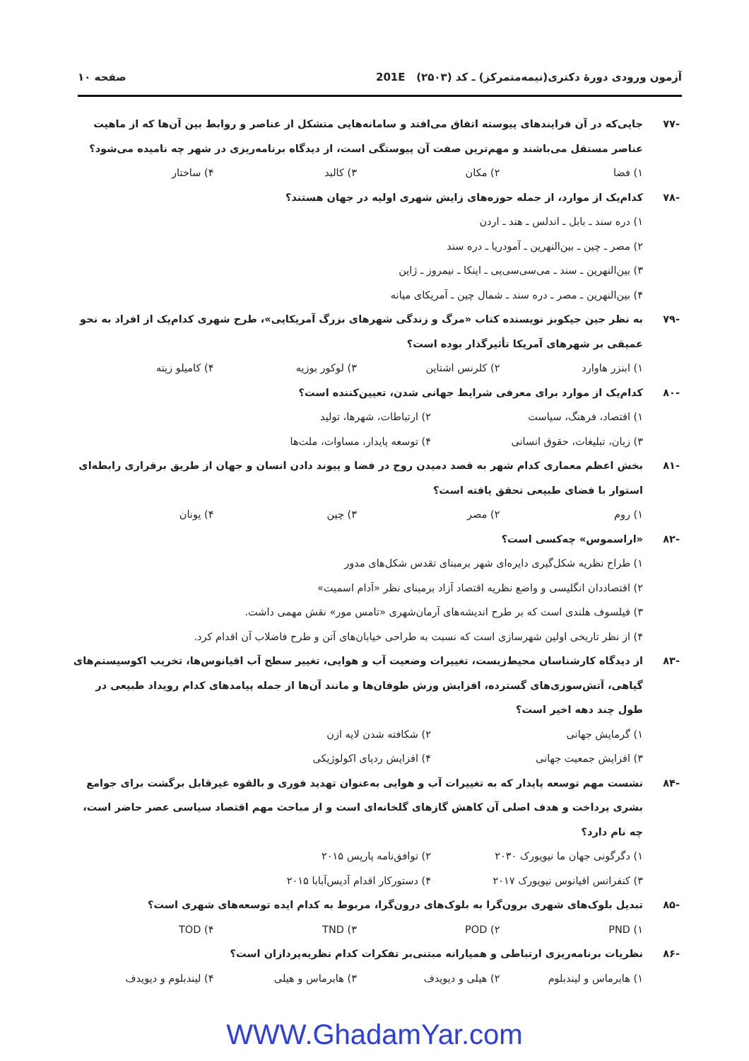آزمون ورودی دورهٔ دکتری(نیمه‌متمرکز) ـ کد (۲۵۰۳) 201E صفحه ۱۰
-۷۷ جایی‌که در آن فرایندهای پیوسته اتفاق می‌افتد و سامانه‌هایی متشکل از عناصر و روابط بین آن‌ها که از ماهیت عناصر مستقل می‌باشند و مهم‌ترین صفت آن پیوستگی است، از دیدگاه برنامه‌ریزی در شهر چه نامیده می‌شود؟
۱) فضا ۲) مکان ۳) کالبد ۴) ساختار
-۷۸ کدام‌یک از موارد، از جمله حوزه‌های زایش شهری اولیه در جهان هستند؟
۱) دره سند ـ بابل ـ اندلس ـ هند ـ اردن
۲) مصر ـ چین ـ بین‌النهرین ـ آمودریا ـ دره سند
۳) بین‌النهرین ـ سند ـ می‌سی‌سی‌پی ـ اینکا ـ نیمروز ـ ژاپن
۴) بین‌النهرین ـ مصر ـ دره سند ـ شمال چین ـ آمریکای میانه
-۷۹ به نظر جین جیکوبز نویسنده کتاب «مرگ و زندگی شهرهای بزرگ آمریکایی»، طرح شهری کدام‌یک از افراد به نحو عمیقی بر شهرهای آمریکا تأثیرگذار بوده است؟
۱) ابنزر هاوارد ۲) کلرنس اشتاین ۳) لوکور بوزیه ۴) کامیلو زیته
-۸۰ کدام‌یک از موارد برای معرفی شرایط جهانی شدن، تعیین‌کننده است؟
۱) اقتصاد، فرهنگ، سیاست ۲) ارتباطات، شهرها، تولید ۳) زبان، تبلیغات، حقوق انسانی ۴) توسعه پایدار، مساوات، ملت‌ها
-۸۱ بخش اعظم معماری کدام شهر به قصد دمیدن روح در فضا و پیوند دادن انسان و جهان از طریق برقراری رابطه‌ای استوار با فضای طبیعی تحقق یافته است؟
۱) روم ۲) مصر ۳) چین ۴) یونان
-۸۲ «اراسموس» چه‌کسی است؟
۱) طراح نظریه شکل‌گیری دایره‌ای شهر برمبنای تقدس شکل‌های مدور
۲) اقتصاددان انگلیسی و واضع نظریه اقتصاد آزاد برمبنای نظر «آدام اسمیت»
۳) فیلسوف هلندی است که بر طرح اندیشه‌های آرمان‌شهری «تامس مور» نقش مهمی داشت.
۴) از نظر تاریخی اولین شهرسازی است که نسبت به طراحی خیابان‌های آتن و طرح فاضلاب آن اقدام کرد.
-۸۳ از دیدگاه کارشناسان محیط‌زیست، تغییرات وضعیت آب و هوایی، تغییر سطح آب اقیانوس‌ها، تخریب اکوسیستم‌های گیاهی، آتش‌سوزی‌های گسترده، افزایش وزش طوفان‌ها و مانند آن‌ها از جمله پیامدهای کدام رویداد طبیعی در طول چند دهه اخیر است؟
۱) گرمایش جهانی ۲) شکافته شدن لایه ازن ۳) افزایش جمعیت جهانی ۴) افزایش ردپای اکولوژیکی
-۸۴ نشست مهم توسعه پایدار که به تغییرات آب و هوایی به‌عنوان تهدید فوری و بالقوه غیرقابل برگشت برای جوامع بشری پرداخت و هدف اصلی آن کاهش گازهای گلخانه‌ای است و از مباحث مهم اقتصاد سیاسی عصر حاضر است، چه نام دارد؟
۱) دگرگونی جهان ما نیویورک ۲۰۳۰ ۲) توافق‌نامه پاریس ۲۰۱۵ ۳) کنفرانس اقیانوس نیویورک ۲۰۱۷ ۴) دستورکار اقدام آدیس‌آبابا ۲۰۱۵
-۸۵ تبدیل بلوک‌های شهری برون‌گرا به بلوک‌های درون‌گرا، مربوط به کدام ایده توسعه‌های شهری است؟
۱) PND ۲) POD ۳) TND ۴) TOD
-۸۶ نظریات برنامه‌ریزی ارتباطی و همیارانه مبتنی‌بر تفکرات کدام نظریه‌پردازان است؟
۱) هابرماس و لیندبلوم ۲) هیلی و دیویدف ۳) هابرماس و هیلی ۴) لیندبلوم و دیویدف
WWW.GhadamYar.com